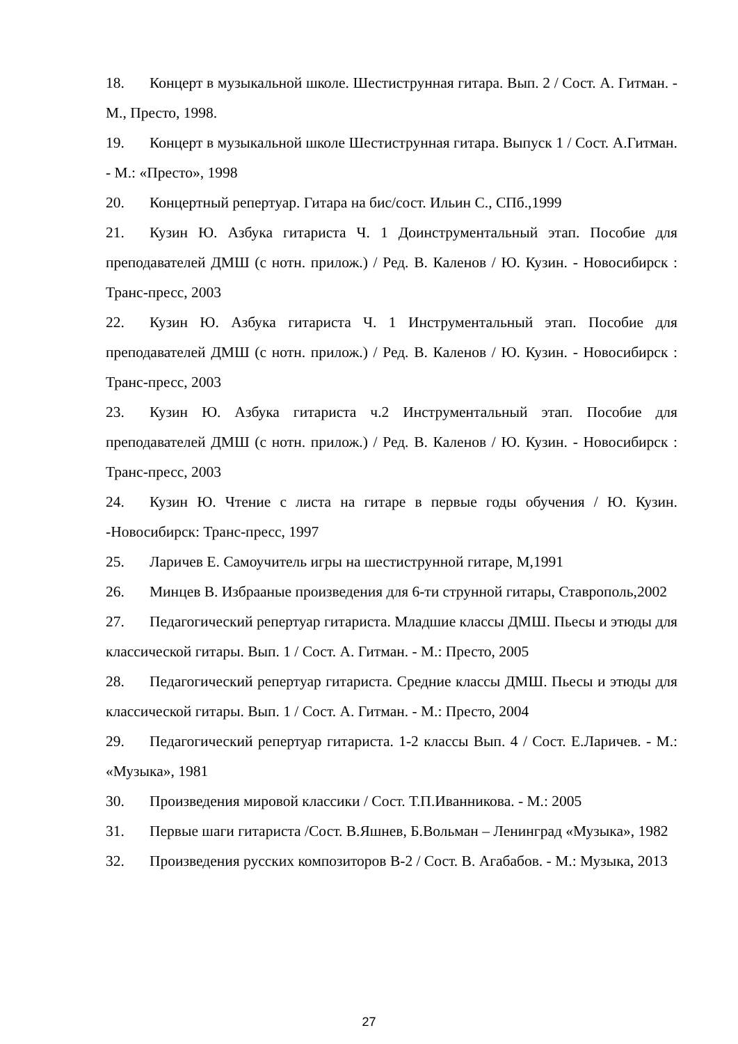18. Концерт в музыкальной школе. Шестиструнная гитара. Вып. 2 / Сост. А. Гитман. - М., Престо, 1998.
19. Концерт в музыкальной школе Шестиструнная гитара. Выпуск 1 / Сост. А.Гитман. - М.: «Престо», 1998
20. Концертный репертуар. Гитара на бис/сост. Ильин С., СПб.,1999
21. Кузин Ю. Азбука гитариста Ч. 1 Доинструментальный этап. Пособие для преподавателей ДМШ (с нотн. прилож.) / Ред. В. Каленов / Ю. Кузин. - Новосибирск : Транс-пресс, 2003
22. Кузин Ю. Азбука гитариста Ч. 1 Инструментальный этап. Пособие для преподавателей ДМШ (с нотн. прилож.) / Ред. В. Каленов / Ю. Кузин. - Новосибирск : Транс-пресс, 2003
23. Кузин Ю. Азбука гитариста ч.2 Инструментальный этап. Пособие для преподавателей ДМШ (с нотн. прилож.) / Ред. В. Каленов / Ю. Кузин. - Новосибирск : Транс-пресс, 2003
24. Кузин Ю. Чтение с листа на гитаре в первые годы обучения / Ю. Кузин. -Новосибирск: Транс-пресс, 1997
25. Ларичев Е. Самоучитель игры на шестиструнной гитаре, М,1991
26. Минцев В. Избрааные произведения для 6-ти струнной гитары, Ставрополь,2002
27. Педагогический репертуар гитариста. Младшие классы ДМШ. Пьесы и этюды для классической гитары. Вып. 1 / Сост. А. Гитман. - М.: Престо, 2005
28. Педагогический репертуар гитариста. Средние классы ДМШ. Пьесы и этюды для классической гитары. Вып. 1 / Сост. А. Гитман. - М.: Престо, 2004
29. Педагогический репертуар гитариста. 1-2 классы Вып. 4 / Сост. Е.Ларичев. - М.: «Музыка», 1981
30. Произведения мировой классики / Сост. Т.П.Иванникова. - М.: 2005
31. Первые шаги гитариста /Сост. В.Яшнев, Б.Вольман – Ленинград «Музыка», 1982
32. Произведения русских композиторов В-2 / Сост. В. Агабабов. - М.: Музыка, 2013
27